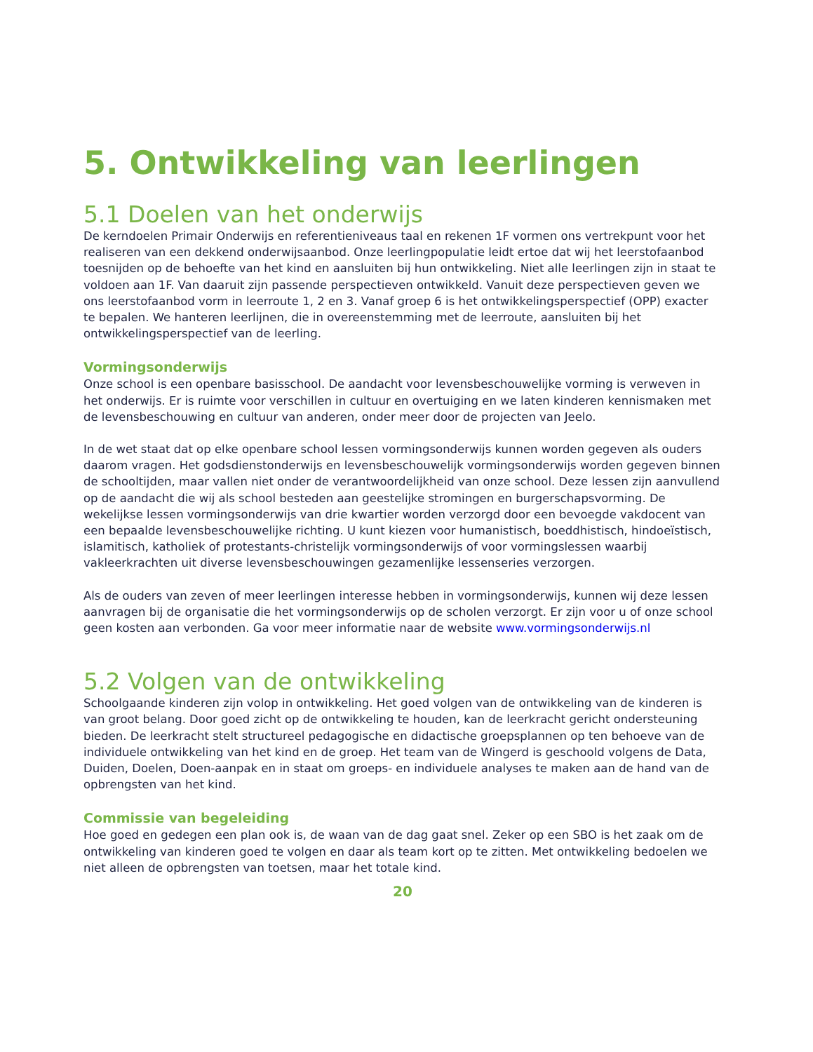5. Ontwikkeling van leerlingen
5.1 Doelen van het onderwijs
De kerndoelen Primair Onderwijs en referentieniveaus taal en rekenen 1F vormen ons vertrekpunt voor het realiseren van een dekkend onderwijsaanbod. Onze leerlingpopulatie leidt ertoe dat wij het leerstofaanbod toesnijden op de behoefte van het kind en aansluiten bij hun ontwikkeling. Niet alle leerlingen zijn in staat te voldoen aan 1F. Van daaruit zijn passende perspectieven ontwikkeld. Vanuit deze perspectieven geven we ons leerstofaanbod vorm in leerroute 1, 2 en 3. Vanaf groep 6 is het ontwikkelingsperspectief (OPP) exacter te bepalen. We hanteren leerlijnen, die in overeenstemming met de leerroute, aansluiten bij het ontwikkelingsperspectief van de leerling.
Vormingsonderwijs
Onze school is een openbare basisschool. De aandacht voor levensbeschouwelijke vorming is verweven in het onderwijs. Er is ruimte voor verschillen in cultuur en overtuiging en we laten kinderen kennismaken met de levensbeschouwing en cultuur van anderen, onder meer door de projecten van Jeelo.
In de wet staat dat op elke openbare school lessen vormingsonderwijs kunnen worden gegeven als ouders daarom vragen. Het godsdienstonderwijs en levensbeschouwelijk vormingsonderwijs worden gegeven binnen de schooltijden, maar vallen niet onder de verantwoordelijkheid van onze school. Deze lessen zijn aanvullend op de aandacht die wij als school besteden aan geestelijke stromingen en burgerschapsvorming. De wekelijkse lessen vormingsonderwijs van drie kwartier worden verzorgd door een bevoegde vakdocent van een bepaalde levensbeschouwelijke richting. U kunt kiezen voor humanistisch, boeddhistisch, hindoeïstisch, islamitisch, katholiek of protestants-christelijk vormingsonderwijs of voor vormingslessen waarbij vakleerkrachten uit diverse levensbeschouwingen gezamenlijke lessenseries verzorgen.
Als de ouders van zeven of meer leerlingen interesse hebben in vormingsonderwijs, kunnen wij deze lessen aanvragen bij de organisatie die het vormingsonderwijs op de scholen verzorgt. Er zijn voor u of onze school geen kosten aan verbonden. Ga voor meer informatie naar de website www.vormingsonderwijs.nl
5.2 Volgen van de ontwikkeling
Schoolgaande kinderen zijn volop in ontwikkeling. Het goed volgen van de ontwikkeling van de kinderen is van groot belang. Door goed zicht op de ontwikkeling te houden, kan de leerkracht gericht ondersteuning bieden. De leerkracht stelt structureel pedagogische en didactische groepsplannen op ten behoeve van de individuele ontwikkeling van het kind en de groep. Het team van de Wingerd is geschoold volgens de Data, Duiden, Doelen, Doen-aanpak en in staat om groeps- en individuele analyses te maken aan de hand van de opbrengsten van het kind.
Commissie van begeleiding
Hoe goed en gedegen een plan ook is, de waan van de dag gaat snel. Zeker op een SBO is het zaak om de ontwikkeling van kinderen goed te volgen en daar als team kort op te zitten. Met ontwikkeling bedoelen we niet alleen de opbrengsten van toetsen, maar het totale kind.
20